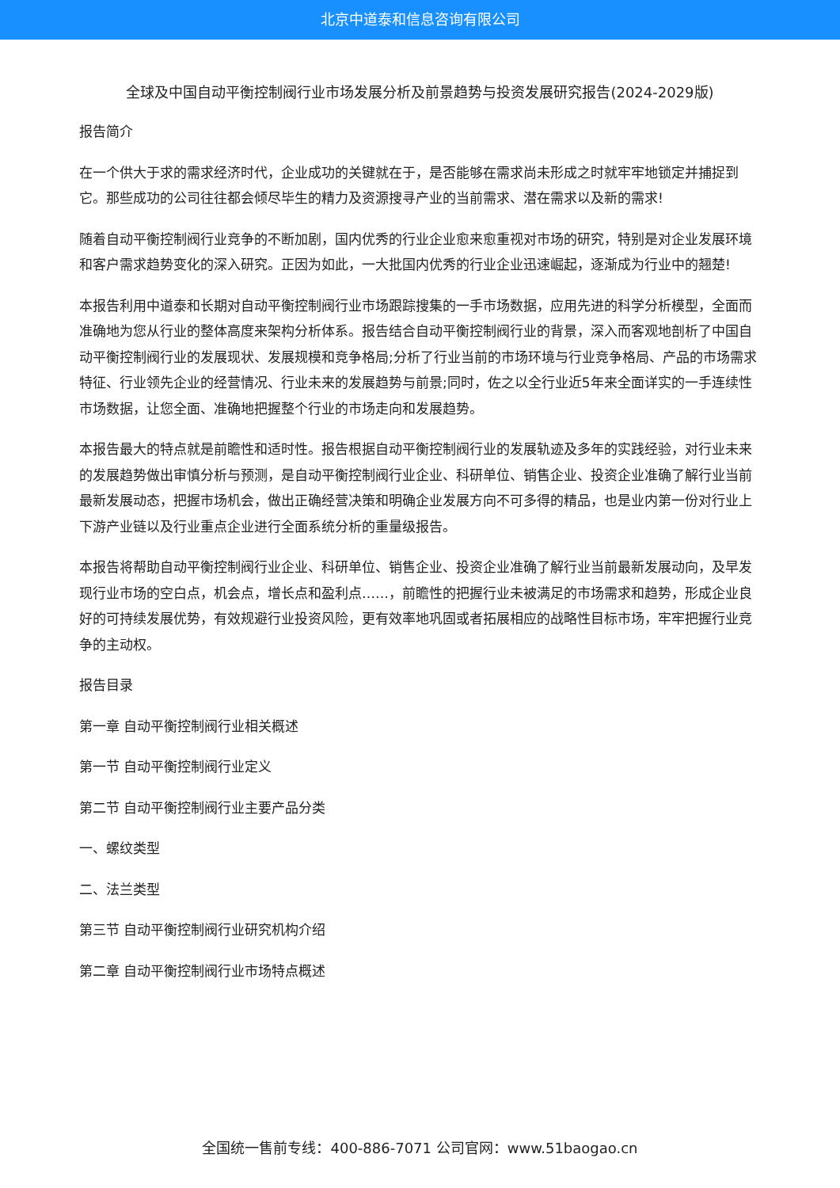北京中道泰和信息咨询有限公司
全球及中国自动平衡控制阀行业市场发展分析及前景趋势与投资发展研究报告(2024-2029版)
报告简介
在一个供大于求的需求经济时代，企业成功的关键就在于，是否能够在需求尚未形成之时就牢牢地锁定并捕捉到它。那些成功的公司往往都会倾尽毕生的精力及资源搜寻产业的当前需求、潜在需求以及新的需求!
随着自动平衡控制阀行业竞争的不断加剧，国内优秀的行业企业愈来愈重视对市场的研究，特别是对企业发展环境和客户需求趋势变化的深入研究。正因为如此，一大批国内优秀的行业企业迅速崛起，逐渐成为行业中的翘楚!
本报告利用中道泰和长期对自动平衡控制阀行业市场跟踪搜集的一手市场数据，应用先进的科学分析模型，全面而准确地为您从行业的整体高度来架构分析体系。报告结合自动平衡控制阀行业的背景，深入而客观地剖析了中国自动平衡控制阀行业的发展现状、发展规模和竞争格局;分析了行业当前的市场环境与行业竞争格局、产品的市场需求特征、行业领先企业的经营情况、行业未来的发展趋势与前景;同时，佐之以全行业近5年来全面详实的一手连续性市场数据，让您全面、准确地把握整个行业的市场走向和发展趋势。
本报告最大的特点就是前瞻性和适时性。报告根据自动平衡控制阀行业的发展轨迹及多年的实践经验，对行业未来的发展趋势做出审慎分析与预测，是自动平衡控制阀行业企业、科研单位、销售企业、投资企业准确了解行业当前最新发展动态，把握市场机会，做出正确经营决策和明确企业发展方向不可多得的精品，也是业内第一份对行业上下游产业链以及行业重点企业进行全面系统分析的重量级报告。
本报告将帮助自动平衡控制阀行业企业、科研单位、销售企业、投资企业准确了解行业当前最新发展动向，及早发现行业市场的空白点，机会点，增长点和盈利点……，前瞻性的把握行业未被满足的市场需求和趋势，形成企业良好的可持续发展优势，有效规避行业投资风险，更有效率地巩固或者拓展相应的战略性目标市场，牢牢把握行业竞争的主动权。
报告目录
第一章 自动平衡控制阀行业相关概述
第一节 自动平衡控制阀行业定义
第二节 自动平衡控制阀行业主要产品分类
一、螺纹类型
二、法兰类型
第三节 自动平衡控制阀行业研究机构介绍
第二章 自动平衡控制阀行业市场特点概述
全国统一售前专线：400-886-7071 公司官网：www.51baogao.cn